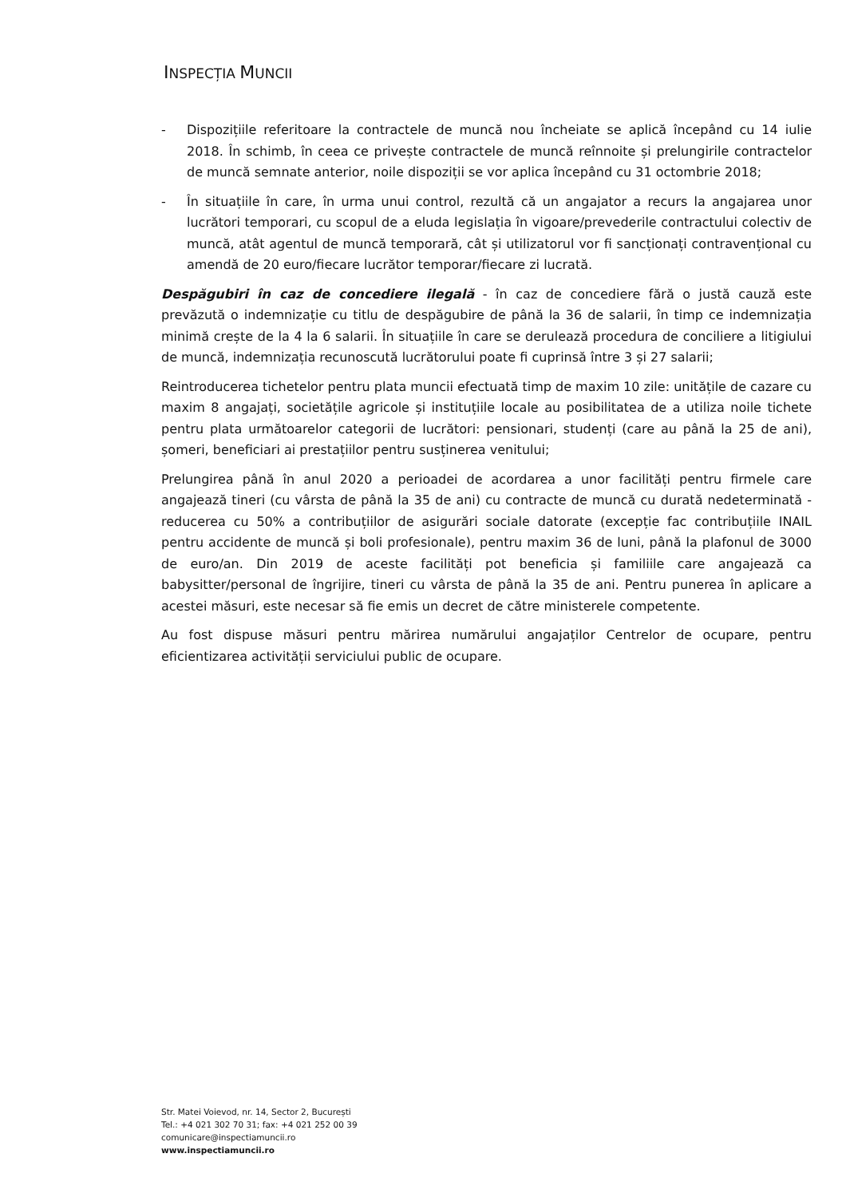INSPECȚIA MUNCII
- Dispozițiile referitoare la contractele de muncă nou încheiate se aplică începând cu 14 iulie 2018. În schimb, în ceea ce privește contractele de muncă reînnoite și prelungirile contractelor de muncă semnate anterior, noile dispoziții se vor aplica începând cu 31 octombrie 2018;
- În situațiile în care, în urma unui control, rezultă că un angajator a recurs la angajarea unor lucrători temporari, cu scopul de a eluda legislația în vigoare/prevederile contractului colectiv de muncă, atât agentul de muncă temporară, cât și utilizatorul vor fi sancționați contravențional cu amendă de 20 euro/fiecare lucrător temporar/fiecare zi lucrată.
Despăgubiri în caz de concediere ilegală - în caz de concediere fără o justă cauză este prevăzută o indemnizație cu titlu de despăgubire de până la 36 de salarii, în timp ce indemnizația minimă crește de la 4 la 6 salarii. În situațiile în care se derulează procedura de conciliere a litigiului de muncă, indemnizația recunoscută lucrătorului poate fi cuprinsă între 3 și 27 salarii;
Reintroducerea tichetelor pentru plata muncii efectuată timp de maxim 10 zile: unitățile de cazare cu maxim 8 angajați, societățile agricole și instituțiile locale au posibilitatea de a utiliza noile tichete pentru plata următoarelor categorii de lucrători: pensionari, studenți (care au până la 25 de ani), șomeri, beneficiari ai prestațiilor pentru susținerea venitului;
Prelungirea până în anul 2020 a perioadei de acordarea a unor facilități pentru firmele care angajează tineri (cu vârsta de până la 35 de ani) cu contracte de muncă cu durată nedeterminată - reducerea cu 50% a contribuțiilor de asigurări sociale datorate (excepție fac contribuțiile INAIL pentru accidente de muncă și boli profesionale), pentru maxim 36 de luni, până la plafonul de 3000 de euro/an. Din 2019 de aceste facilități pot beneficia și familiile care angajează ca babysitter/personal de îngrijire, tineri cu vârsta de până la 35 de ani. Pentru punerea în aplicare a acestei măsuri, este necesar să fie emis un decret de către ministerele competente.
Au fost dispuse măsuri pentru mărirea numărului angajaților Centrelor de ocupare, pentru eficientizarea activității serviciului public de ocupare.
Str. Matei Voievod, nr. 14, Sector 2, București
Tel.: +4 021 302 70 31; fax: +4 021 252 00 39
comunicare@inspectiamuncii.ro
www.inspectiamuncii.ro